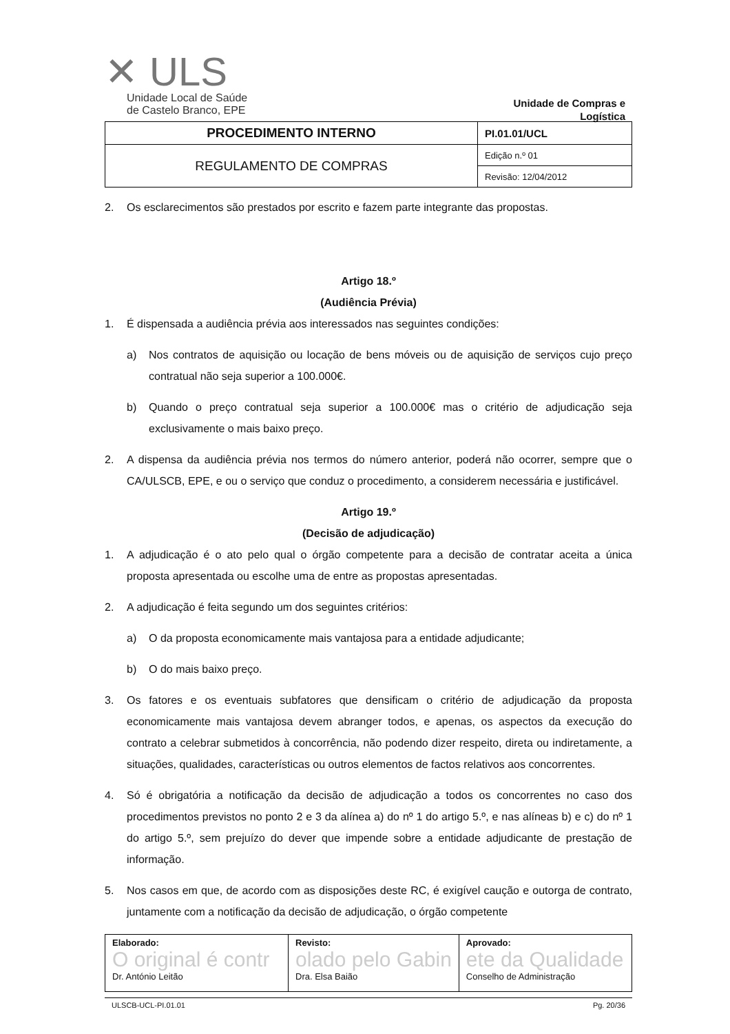✕ ULS
Unidade Local de Saúde
de Castelo Branco, EPE
Unidade de Compras e Logística
| PROCEDIMENTO INTERNO | PI.01.01/UCL |
| REGULAMENTO DE COMPRAS | Edição n.º 01 |
| | Revisão: 12/04/2012 |
2. Os esclarecimentos são prestados por escrito e fazem parte integrante das propostas.
Artigo 18.º
(Audiência Prévia)
1. É dispensada a audiência prévia aos interessados nas seguintes condições:
a) Nos contratos de aquisição ou locação de bens móveis ou de aquisição de serviços cujo preço contratual não seja superior a 100.000€.
b) Quando o preço contratual seja superior a 100.000€ mas o critério de adjudicação seja exclusivamente o mais baixo preço.
2. A dispensa da audiência prévia nos termos do número anterior, poderá não ocorrer, sempre que o CA/ULSCB, EPE, e ou o serviço que conduz o procedimento, a considerem necessária e justificável.
Artigo 19.º
(Decisão de adjudicação)
1. A adjudicação é o ato pelo qual o órgão competente para a decisão de contratar aceita a única proposta apresentada ou escolhe uma de entre as propostas apresentadas.
2. A adjudicação é feita segundo um dos seguintes critérios:
a) O da proposta economicamente mais vantajosa para a entidade adjudicante;
b) O do mais baixo preço.
3. Os fatores e os eventuais subfatores que densificam o critério de adjudicação da proposta economicamente mais vantajosa devem abranger todos, e apenas, os aspectos da execução do contrato a celebrar submetidos à concorrência, não podendo dizer respeito, direta ou indiretamente, a situações, qualidades, características ou outros elementos de factos relativos aos concorrentes.
4. Só é obrigatória a notificação da decisão de adjudicação a todos os concorrentes no caso dos procedimentos previstos no ponto 2 e 3 da alínea a) do nº 1 do artigo 5.º, e nas alíneas b) e c) do nº 1 do artigo 5.º, sem prejuízo do dever que impende sobre a entidade adjudicante de prestação de informação.
5. Nos casos em que, de acordo com as disposições deste RC, é exigível caução e outorga de contrato, juntamente com a notificação da decisão de adjudicação, o órgão competente
| Elaborado: O original é contr Dr. António Leitão | Revisto: olado pelo Gabin Dra. Elsa Baião | Aprovado: ete da Qualidade Conselho de Administração |
ULSCB-UCL-PI.01.01 Pg. 20/36